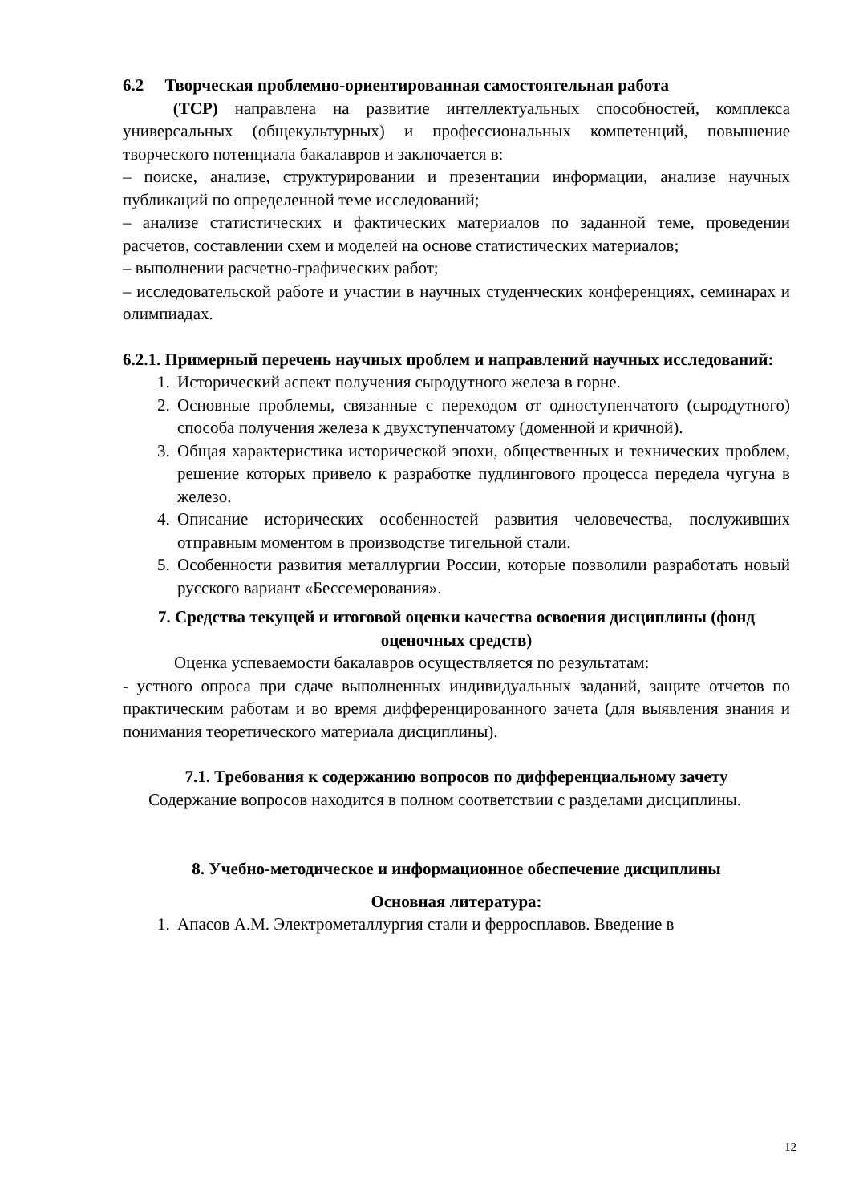6.2 Творческая проблемно-ориентированная самостоятельная работа
(ТСР) направлена на развитие интеллектуальных способностей, комплекса универсальных (общекультурных) и профессиональных компетенций, повышение творческого потенциала бакалавров и заключается в:
– поиске, анализе, структурировании и презентации информации, анализе научных публикаций по определенной теме исследований;
– анализе статистических и фактических материалов по заданной теме, проведении расчетов, составлении схем и моделей на основе статистических материалов;
– выполнении расчетно-графических работ;
– исследовательской работе и участии в научных студенческих конференциях, семинарах и олимпиадах.
6.2.1. Примерный перечень научных проблем и направлений научных исследований:
1. Исторический аспект получения сыродутного железа в горне.
2. Основные проблемы, связанные с переходом от одноступенчатого (сыродутного) способа получения железа к двухступенчатому (доменной и кричной).
3. Общая характеристика исторической эпохи, общественных и технических проблем, решение которых привело к разработке пудлингового процесса передела чугуна в железо.
4. Описание исторических особенностей развития человечества, послуживших отправным моментом в производстве тигельной стали.
5. Особенности развития металлургии России, которые позволили разработать новый русского вариант «Бессемерования».
7. Средства текущей и итоговой оценки качества освоения дисциплины (фонд оценочных средств)
Оценка успеваемости бакалавров осуществляется по результатам:
- устного опроса при сдаче выполненных индивидуальных заданий, защите отчетов по практическим работам и во время дифференцированного зачета (для выявления знания и понимания теоретического материала дисциплины).
7.1. Требования к содержанию вопросов по дифференциальному зачету
Содержание вопросов находится в полном соответствии с разделами дисциплины.
8. Учебно-методическое и информационное обеспечение дисциплины
Основная литература:
1. Апасов А.М. Электрометаллургия стали и ферросплавов. Введение в
12